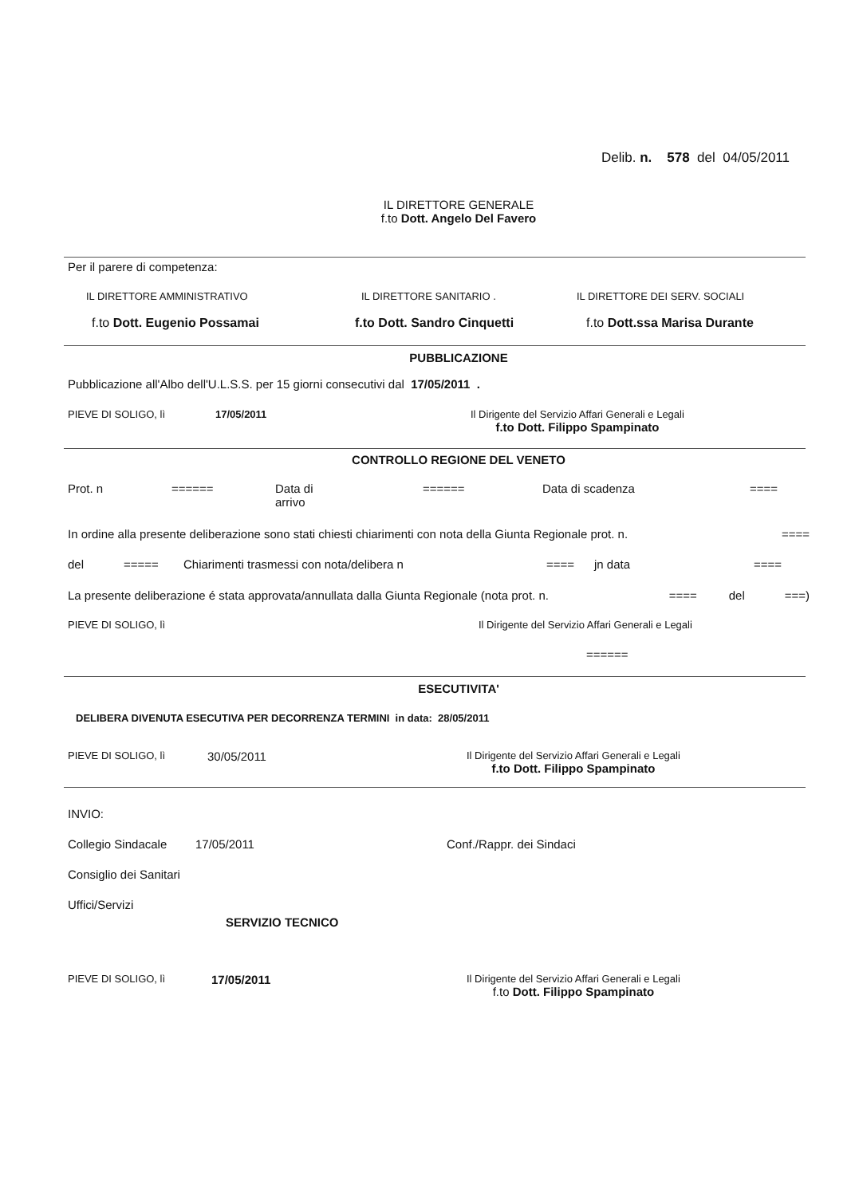Delib. n. 578 del 04/05/2011
IL DIRETTORE GENERALE
f.to Dott. Angelo Del Favero
Per il parere di competenza:
IL DIRETTORE AMMINISTRATIVO IL DIRETTORE SANITARIO . IL DIRETTORE DEI SERV. SOCIALI
f.to Dott. Eugenio Possamai f.to Dott. Sandro Cinquetti f.to Dott.ssa Marisa Durante
PUBBLICAZIONE
Pubblicazione all'Albo dell'U.L.S.S. per 15 giorni consecutivi dal 17/05/2011 .
PIEVE DI SOLIGO, lì 17/05/2011 Il Dirigente del Servizio Affari Generali e Legali
f.to Dott. Filippo Spampinato
CONTROLLO REGIONE DEL VENETO
Prot. n ====== Data di
arrivo
====== Data di scadenza ====
In ordine alla presente deliberazione sono stati chiesti chiarimenti con nota della Giunta Regionale prot. n.
====
del ===== Chiarimenti trasmessi con nota/delibera n ==== jn data ====
La presente deliberazione é stata approvata/annullata dalla Giunta Regionale (nota prot. n.
==== del ===)
PIEVE DI SOLIGO, lì Il Dirigente del Servizio Affari Generali e Legali
======
ESECUTIVITA'
DELIBERA DIVENUTA ESECUTIVA PER DECORRENZA TERMINI in data: 28/05/2011
PIEVE DI SOLIGO, lì
30/05/2011
Il Dirigente del Servizio Affari Generali e Legali
f.to Dott. Filippo Spampinato
INVIO:
Collegio Sindacale
17/05/2011 Conf./Rappr. dei Sindaci
Consiglio dei Sanitari
Uffici/Servizi
SERVIZIO TECNICO
PIEVE DI SOLIGO, lì
17/05/2011
Il Dirigente del Servizio Affari Generali e Legali
f.to Dott. Filippo Spampinato